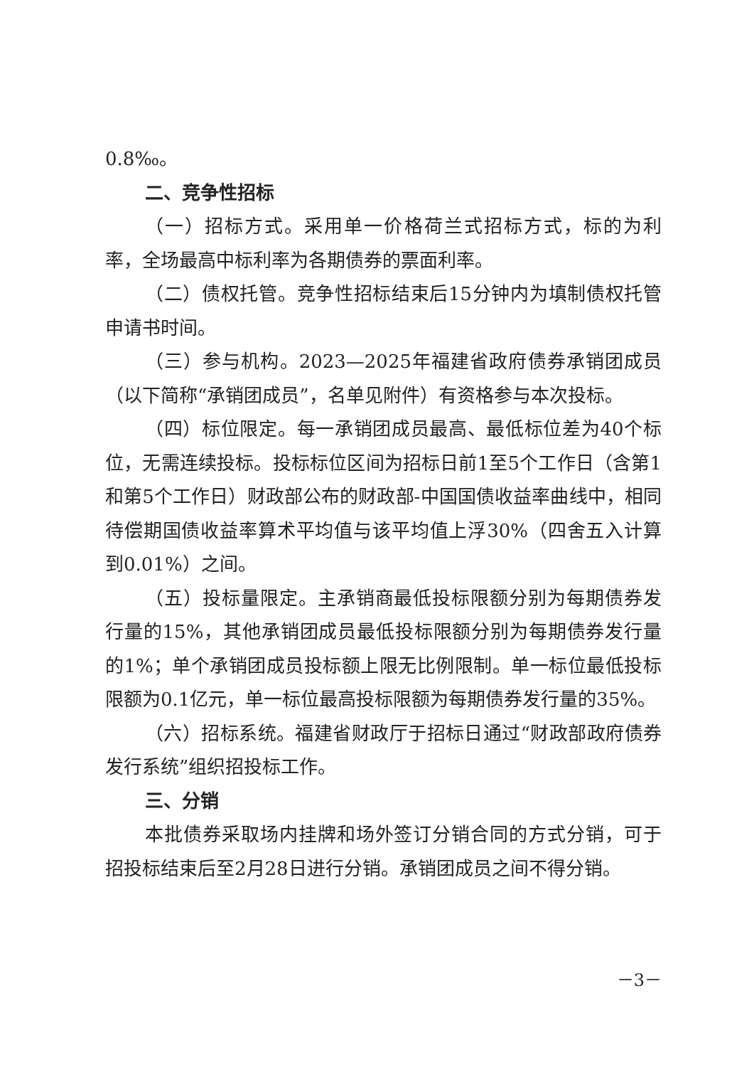0.8‰。
二、竞争性招标
（一）招标方式。采用单一价格荷兰式招标方式，标的为利率，全场最高中标利率为各期债券的票面利率。
（二）债权托管。竞争性招标结束后15分钟内为填制债权托管申请书时间。
（三）参与机构。2023—2025年福建省政府债券承销团成员（以下简称“承销团成员”，名单见附件）有资格参与本次投标。
（四）标位限定。每一承销团成员最高、最低标位差为40个标位，无需连续投标。投标标位区间为招标日前1至5个工作日（含第1和第5个工作日）财政部公布的财政部-中国国债收益率曲线中，相同待偿期国债收益率算术平均值与该平均值上浮30%（四舍五入计算到0.01%）之间。
（五）投标量限定。主承销商最低投标限额分别为每期债券发行量的15%，其他承销团成员最低投标限额分别为每期债券发行量的1%；单个承销团成员投标额上限无比例限制。单一标位最低投标限额为0.1亿元，单一标位最高投标限额为每期债券发行量的35%。
（六）招标系统。福建省财政厅于招标日通过“财政部政府债券发行系统”组织招投标工作。
三、分销
本批债券采取场内挂牌和场外签订分销合同的方式分销，可于招投标结束后至2月28日进行分销。承销团成员之间不得分销。
－3－